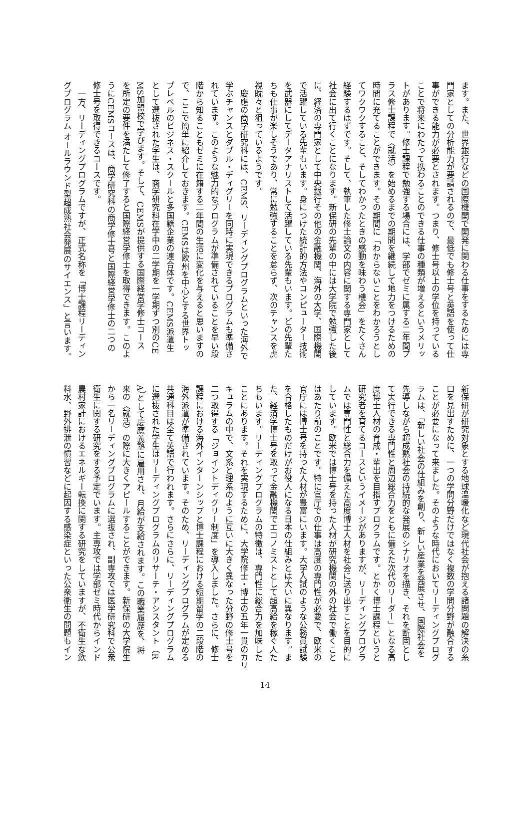ます。また、世界銀行などの国際機関で開発に関わる仕事をするためには専
門家としての分析能力が要請されるので、最低でも修士号と英語を使って仕
事ができる能力が必要とされます。つまり、修士号以上の学位を持っている
ことで将来にわたって携わることのできる仕事の種類が増えるというメリッ
トがあります。修士課程で勉強する場合には、学部でゼミに属する二年間プ
ラス修士課程で〈就活〉を始めるまでの期間を継続して地力をつけるための
時間に充てることができます。その期間に「わからないことをわかろうとし
てワクワクすること、そしてわかったときの感動を味わう機会」をたくさん
経験するはずです。そして、執筆した修士論文の内容に関する専門家として
社会に出て行くことになります。新保研の先輩の中には大学院で勉強した後
に、経済の専門家として中央銀行その他の金融機関、海外の大学、国際機関
で活躍している先輩もいます。身につけた統計的方法やコンピューター技術
を武器にしてデータアナリストして活躍している先輩もいます。どの先輩た
ちも仕事が楽しそうであり、常に勉強することを怠らず、次のチャンスを虎
視眈々と狙っているようです。
　慶應の商学研究科には、CEMS、リーディングプログラムといった海外で
学ぶチャンスとダブル・ディグリーを同時に実現できるプログラムも準備さ
れています。このような魅力的なプログラムが準備されていることを早い段
階から知ることもゼミに在籍する二年間の生活に変化を与えると思いますの
で、ここで簡単に紹介しておきます。CEMSは欧州を中心とする世界トッ
プレベルのビジネス・スクールと多国籍企業の連合体です。CEMS派遣生
として選抜された学生は、商学研究科在学中の二学期を一学期ずつ別のCE
MS加盟校で学びます。そして、CEMSが提供する国際経営学修士コース
を所定の要件を満たして修了すると国際経営学修士を取得できます。このよ
うにCEMSコースは、商学研究科の商学修士号と国際経営学修士の二つの
修士号を取得できるコースです。
　一方、リーディングプログラムですが、正式名称を「博士課程リーディン
グプログラム オールラウンド型超成熟社会発展のサイエンス」と言います。
新保研が研究対象とする地球温暖化など現代社会が抱える諸問題の解決の糸
口を見出すために、一つの学問分野だけではなく複数の学問分野が融合する
ことが必要になって来ました。そのような時代においてリーディングプログ
ラムは、「新しい社会の仕組みを創り、新しい産業を発展させ、国際社会を
先導しながら超成熟社会の持続的な発展のシナリオを描き、それを断固とし
て実行できる専門性と周辺総合力をともに備えた次代のリーダー」となる高
度博士人材の育成・輩出を目指すプログラムです。とかく博士課程というと
研究者を育てるコースというイメージがありますが、リーディングプログラ
ムでは専門性と総合力を備えた高度博士人材を社会に送り出すことを目的に
しています。欧米では博士号を持った人材が研究機関の外の社会で働くこと
はあたり前のことです。特に官庁での仕事は高度の専門性が必要で、欧米の
官庁には博士号を持った人材が豊富にいます。大学入試のような公務員試験
を合格したものだけがお役人になる日本の仕組みとは大いに異なります。ま
た、経済学博士号を取って金融機関でエコノミストとして超高給を稼ぐ人た
ちもいます。リーディングプログラムの特徴は、専門性に総合力を加味した
ことにあります。それを実現するために、大学院修士・博士の五年一貫のカリ
キュラムの中で、文系と理系のように互いに大きく異なった分野の修士号を
二つ取得する「ジョイントディグリー制度」を導入しました。さらに、修士
課程における海外インターンシップと博士課程における短期留学の二段階の
海外派遣が準備されています。そのため、リーディングプログラムが定める
共通科目は全て英語で行われます。さらにさらに、リーディングプログラム
に選抜された学生はリーディングプログラムのリサーチ・アシスタント（R
A）として慶應義塾に雇用され、月給が支給されます。この職業履歴を、将
来の〈就活〉の際に大きくアピールすることができます。新保研の大学院生
から一名リーディングプログラムに選抜され、副専攻では医学研究科で公衆
衛生に関する研究をする予定でいます。主専攻では学部ゼミ時代からインド
農村家計におけるエネルギー転換に関する研究をしていますが、不衛生な飲
料水、野外排泄の慣習などに起因する感染症といった公衆衛生の問題もイン
14